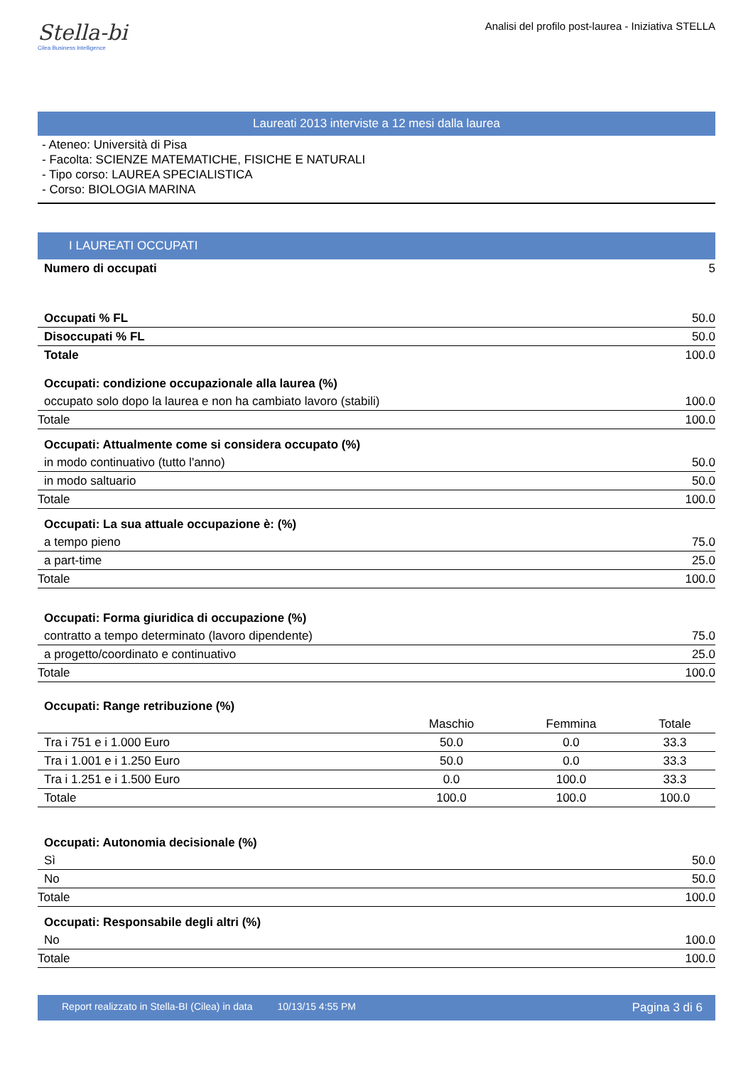Stella-bi
Cilea Business Intelligence
Analisi del profilo post-laurea - Iniziativa STELLA
Laureati 2013 interviste a 12 mesi dalla laurea
- Ateneo: Università di Pisa
- Facolta: SCIENZE MATEMATICHE, FISICHE E NATURALI
- Tipo corso: LAUREA SPECIALISTICA
- Corso: BIOLOGIA MARINA
I LAUREATI OCCUPATI
| Numero di occupati | 5 |
| Occupati % FL | 50.0 |
| Disoccupati % FL | 50.0 |
| Totale | 100.0 |
| Occupati: condizione occupazionale alla laurea (%) | |
| occupato solo dopo la laurea e non ha cambiato lavoro (stabili) | 100.0 |
| Totale | 100.0 |
| Occupati: Attualmente come si considera occupato (%) | |
| in modo continuativo (tutto l'anno) | 50.0 |
| in modo saltuario | 50.0 |
| Totale | 100.0 |
| Occupati: La sua attuale occupazione è: (%) | |
| a tempo pieno | 75.0 |
| a part-time | 25.0 |
| Totale | 100.0 |
| Occupati: Forma giuridica di occupazione (%) | |
| contratto a tempo determinato (lavoro dipendente) | 75.0 |
| a progetto/coordinato e continuativo | 25.0 |
| Totale | 100.0 |
| Occupati: Range retribuzione (%) | |
| | Maschio | Femmina | Totale |
| --- | --- | --- | --- |
| Tra i 751 e i 1.000 Euro | 50.0 | 0.0 | 33.3 |
| Tra i 1.001 e i 1.250 Euro | 50.0 | 0.0 | 33.3 |
| Tra i 1.251 e i 1.500 Euro | 0.0 | 100.0 | 33.3 |
| Totale | 100.0 | 100.0 | 100.0 |
| Occupati: Autonomia decisionale (%) | |
| Sì | 50.0 |
| No | 50.0 |
| Totale | 100.0 |
| Occupati: Responsabile degli altri (%) | |
| No | 100.0 |
| Totale | 100.0 |
Report realizzato in Stella-BI (Cilea) in data 10/13/15 4:55 PM Pagina 3 di 6